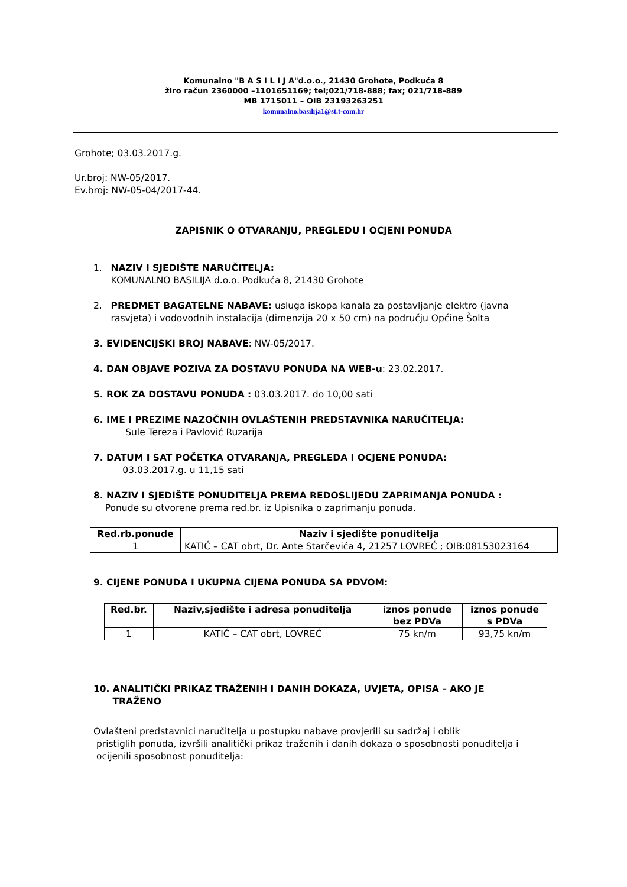Komunalno "B A S I L I J A"d.o.o., 21430 Grohote, Podkuća 8
žiro račun 2360000 –1101651169; tel;021/718-888; fax; 021/718-889
MB 1715011 – OIB 23193263251
komunalno.basilija1@st.t-com.hr
Grohote; 03.03.2017.g.
Ur.broj: NW-05/2017.
Ev.broj: NW-05-04/2017-44.
ZAPISNIK O OTVARANJU, PREGLEDU I OCJENI PONUDA
1. NAZIV I SJEDIŠTE NARUČITELJA:
KOMUNALNO BASILIJA d.o.o. Podkuća 8, 21430 Grohote
2. PREDMET BAGATELNE NABAVE: usluga iskopa kanala za postavljanje elektro (javna
rasvjeta) i vodovodnih instalacija (dimenzija 20 x 50 cm) na području Općine Šolta
3. EVIDENCIJSKI BROJ NABAVE: NW-05/2017.
4. DAN OBJAVE POZIVA ZA DOSTAVU PONUDA NA WEB-u: 23.02.2017.
5. ROK ZA DOSTAVU PONUDA : 03.03.2017. do 10,00 sati
6. IME I PREZIME NAZOČNIH OVLAŠTENIH PREDSTAVNIKA NARUČITELJA:
Sule Tereza i Pavlović Ruzarija
7. DATUM I SAT POČETKA OTVARANJA, PREGLEDA I OCJENE PONUDA:
03.03.2017.g. u 11,15 sati
8. NAZIV I SJEDIŠTE PONUDITELJA PREMA REDOSLIJEDU ZAPRIMANJA PONUDA :
Ponude su otvorene prema red.br. iz Upisnika o zaprimanju ponuda.
| Red.rb.ponude | Naziv i sjedište ponuditelja |
| --- | --- |
| 1 | KATIĆ – CAT obrt, Dr. Ante Starčevića 4, 21257 LOVREĆ ; OIB:08153023164 |
9. CIJENE PONUDA I UKUPNA CIJENA PONUDA SA PDVOM:
| Red.br. | Naziv,sjedište i adresa ponuditelja | iznos ponude bez PDVa | iznos ponude s PDVa |
| --- | --- | --- | --- |
| 1 | KATIĆ – CAT obrt, LOVREĆ | 75 kn/m | 93,75 kn/m |
10. ANALITIČKI PRIKAZ TRAŽENIH I DANIH DOKAZA, UVJETA, OPISA – AKO JE
TRAŽENO
Ovlašteni predstavnici naručitelja u postupku nabave provjerili su sadržaj i oblik
pristiglih ponuda, izvršili analitički prikaz traženih i danih dokaza o sposobnosti ponuditelja i
ocijenili sposobnost ponuditelja: